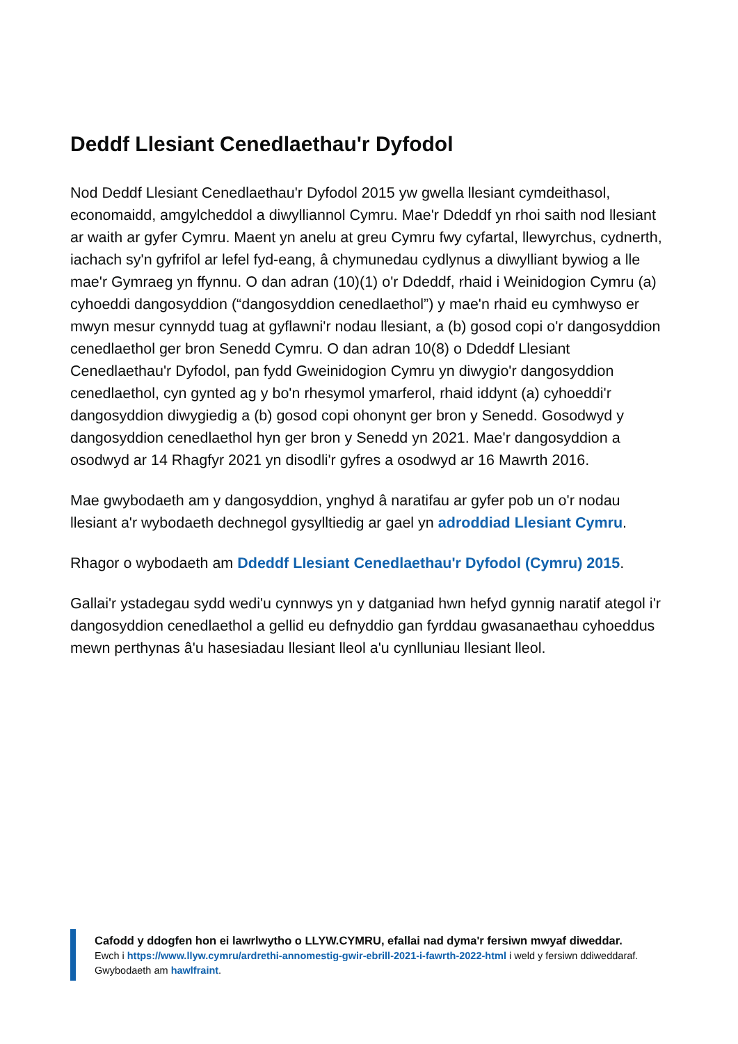Deddf Llesiant Cenedlaethau'r Dyfodol
Nod Deddf Llesiant Cenedlaethau'r Dyfodol 2015 yw gwella llesiant cymdeithasol, economaidd, amgylcheddol a diwylliannol Cymru. Mae'r Ddeddf yn rhoi saith nod llesiant ar waith ar gyfer Cymru. Maent yn anelu at greu Cymru fwy cyfartal, llewyrchus, cydnerth, iachach sy'n gyfrifol ar lefel fyd-eang, â chymunedau cydlynus a diwylliant bywiog a lle mae'r Gymraeg yn ffynnu. O dan adran (10)(1) o'r Ddeddf, rhaid i Weinidogion Cymru (a) cyhoeddi dangosyddion (“dangosyddion cenedlaethol”) y mae'n rhaid eu cymhwyso er mwyn mesur cynnydd tuag at gyflawni'r nodau llesiant, a (b) gosod copi o'r dangosyddion cenedlaethol ger bron Senedd Cymru. O dan adran 10(8) o Ddeddf Llesiant Cenedlaethau'r Dyfodol, pan fydd Gweinidogion Cymru yn diwygio'r dangosyddion cenedlaethol, cyn gynted ag y bo'n rhesymol ymarferol, rhaid iddynt (a) cyhoeddi'r dangosyddion diwygiedig a (b) gosod copi ohonynt ger bron y Senedd. Gosodwyd y dangosyddion cenedlaethol hyn ger bron y Senedd yn 2021. Mae'r dangosyddion a osodwyd ar 14 Rhagfyr 2021 yn disodli'r gyfres a osodwyd ar 16 Mawrth 2016.
Mae gwybodaeth am y dangosyddion, ynghyd â naratifau ar gyfer pob un o'r nodau llesiant a'r wybodaeth dechnegol gysylltiedig ar gael yn adroddiad Llesiant Cymru.
Rhagor o wybodaeth am Ddeddf Llesiant Cenedlaethau'r Dyfodol (Cymru) 2015.
Gallai'r ystadegau sydd wedi'u cynnwys yn y datganiad hwn hefyd gynnig naratif ategol i'r dangosyddion cenedlaethol a gellid eu defnyddio gan fyrddau gwasanaethau cyhoeddus mewn perthynas â'u hasesiadau llesiant lleol a'u cynlluniau llesiant lleol.
Cafodd y ddogfen hon ei lawrlwytho o LLYW.CYMRU, efallai nad dyma'r fersiwn mwyaf diweddar.
Ewch i https://www.llyw.cymru/ardrethi-annomestig-gwir-ebrill-2021-i-fawrth-2022-html i weld y fersiwn ddiweddaraf.
Gwybodaeth am hawlfraint.